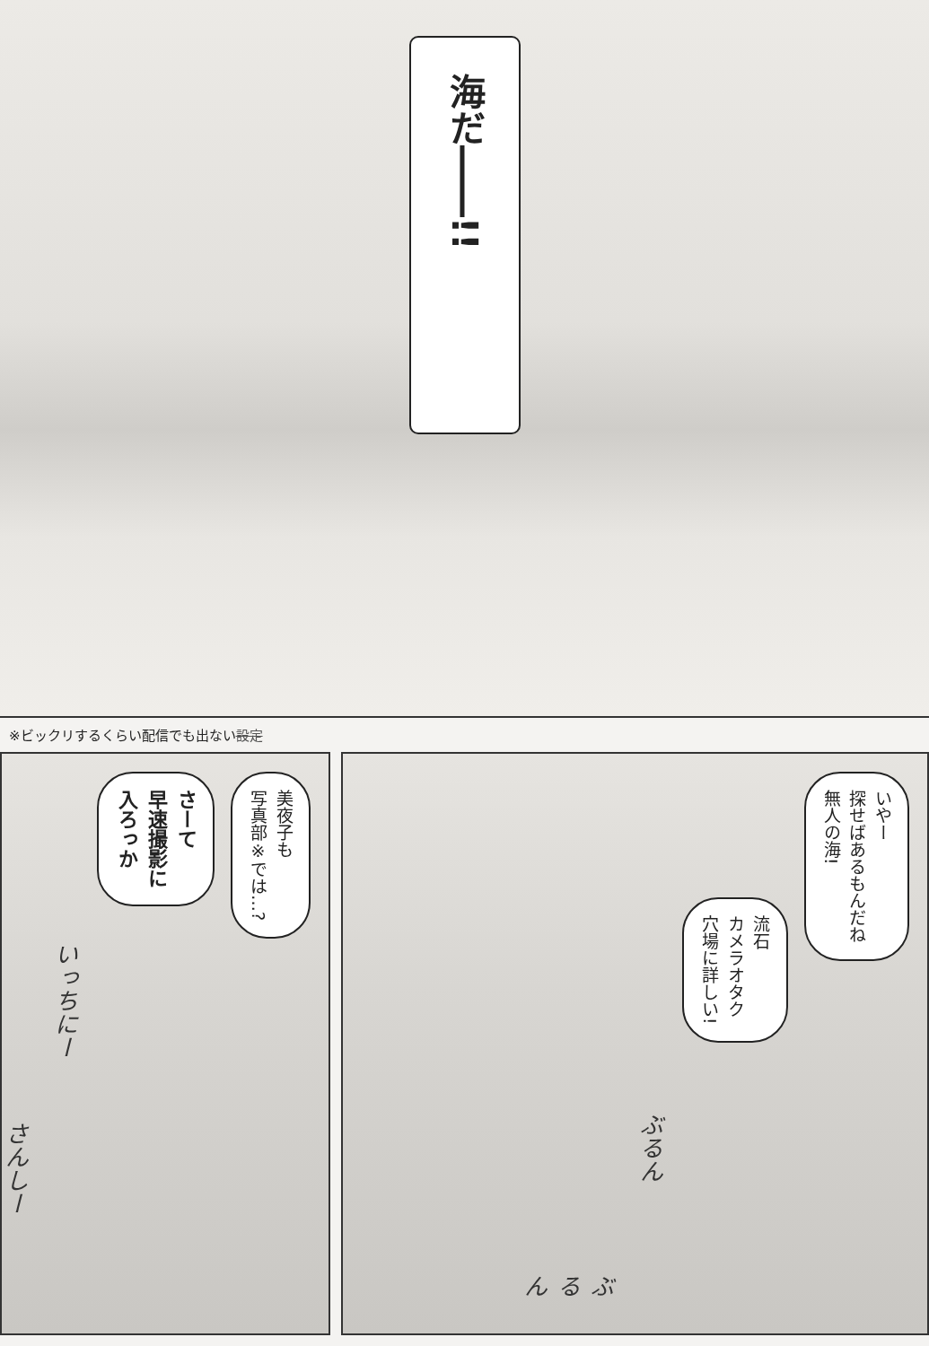海だ――!!
※ビックリするくらい配信でも出ない設定
美夜子も
写真部※では…?
さーて
早速撮影に
入ろっか
いっちにー
さんしー
いやー
探せばあるもんだね
無人の海!
流石
カメラオタク
穴場に詳しい!
ぶるん
ぶるん